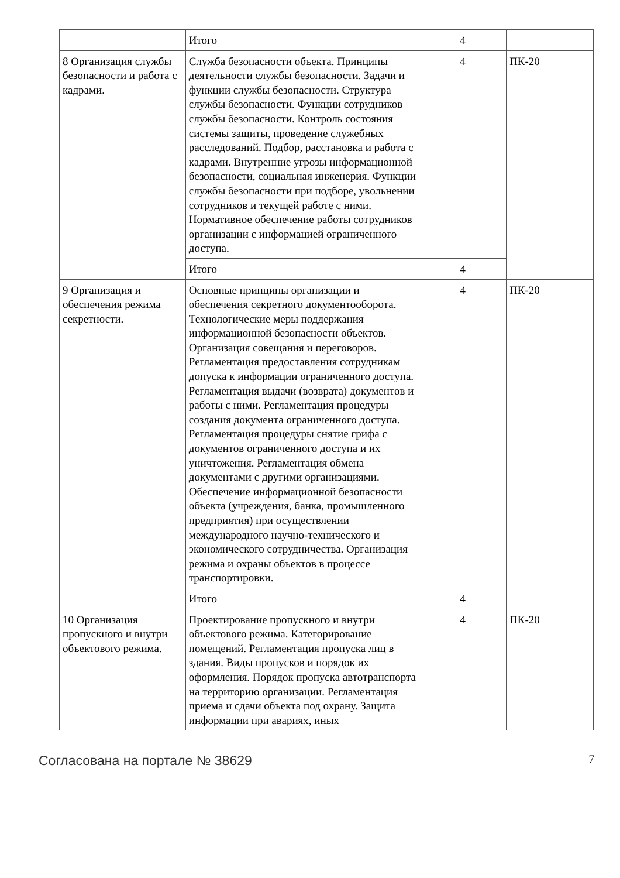| | Итого | 4 | |
| 8 Организация службы безопасности и работа с кадрами. | Служба безопасности объекта. Принципы деятельности службы безопасности. Задачи и функции службы безопасности. Структура службы безопасности. Функции сотрудников службы безопасности. Контроль состояния системы защиты, проведение служебных расследований. Подбор, расстановка и работа с кадрами. Внутренние угрозы информационной безопасности, социальная инженерия. Функции службы безопасности при подборе, увольнении сотрудников и текущей работе с ними. Нормативное обеспечение работы сотрудников организации с информацией ограниченного доступа. | 4 | ПК-20 |
| | Итого | 4 | |
| 9 Организация и обеспечения режима секретности. | Основные принципы организации и обеспечения секретного документооборота. Технологические меры поддержания информационной безопасности объектов. Организация совещания и переговоров. Регламентация предоставления сотрудникам допуска к информации ограниченного доступа. Регламентация выдачи (возврата) документов и работы с ними. Регламентация процедуры создания документа ограниченного доступа. Регламентация процедуры снятие грифа с документов ограниченного доступа и их уничтожения. Регламентация обмена документами с другими организациями. Обеспечение информационной безопасности объекта (учреждения, банка, промышленного предприятия) при осуществлении международного научно-технического и экономического сотрудничества. Организация режима и охраны объектов в процессе транспортировки. | 4 | ПК-20 |
| | Итого | 4 | |
| 10 Организация пропускного и внутри объектового режима. | Проектирование пропускного и внутри объектового режима. Категорирование помещений. Регламентация пропуска лиц в здания. Виды пропусков и порядок их оформления. Порядок пропуска автотранспорта на территорию организации. Регламентация приема и сдачи объекта под охрану. Защита информации при авариях, иных | 4 | ПК-20 |
Согласована на портале № 38629 7